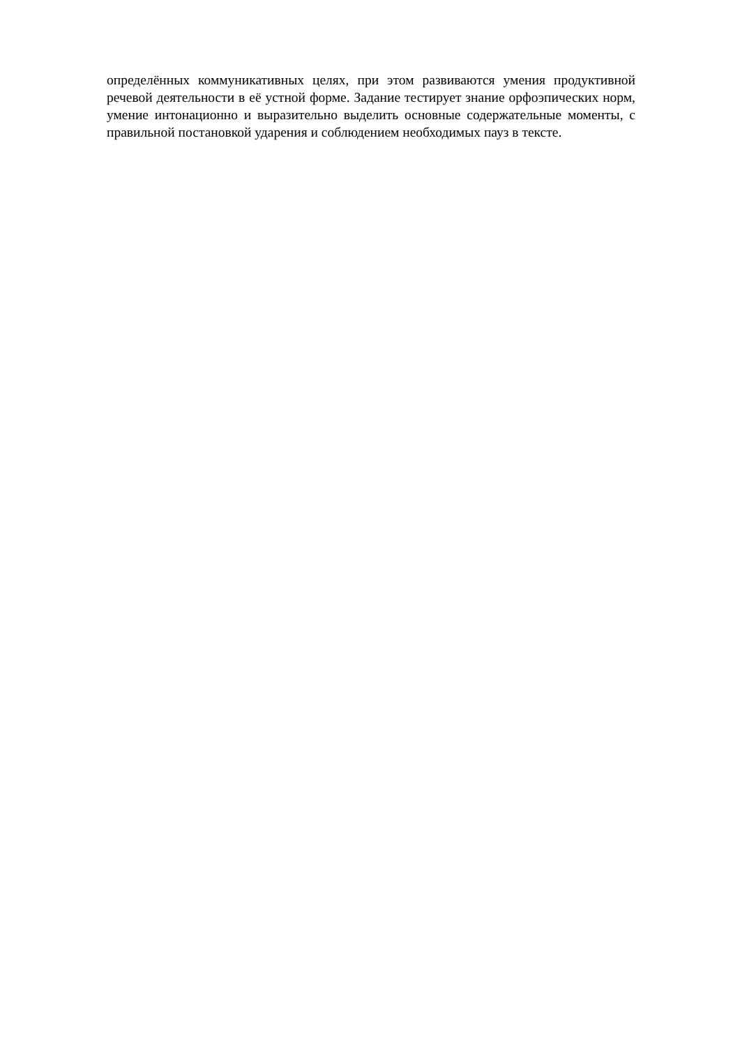определённых коммуникативных целях, при этом развиваются умения продуктивной речевой деятельности в её устной форме. Задание тестирует знание орфоэпических норм, умение интонационно и выразительно выделить основные содержательные моменты, с правильной постановкой ударения и соблюдением необходимых пауз в тексте.